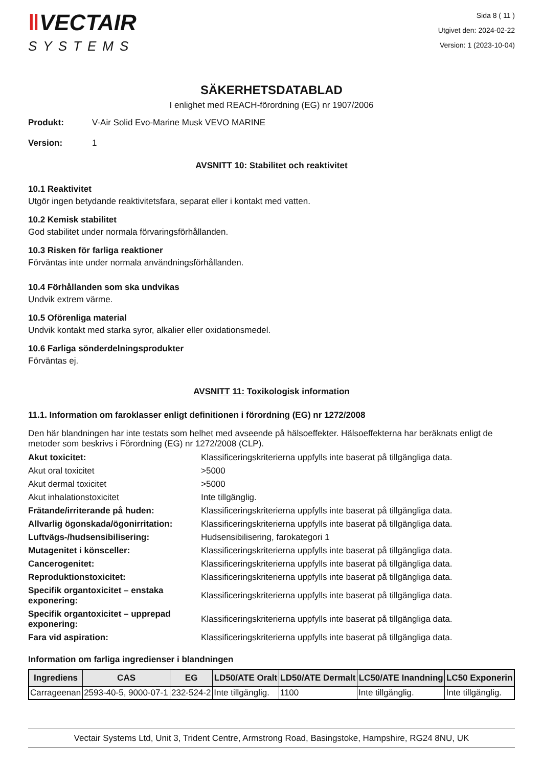‖VECTAIR
SYSTEMS
Sida 8 ( 11 )
Utgivet den: 2024-02-22
Version: 1 (2023-10-04)
SÄKERHETSDATABLAD
I enlighet med REACH-förordning (EG) nr 1907/2006
Produkt: V-Air Solid Evo-Marine Musk VEVO MARINE
Version: 1
AVSNITT 10: Stabilitet och reaktivitet
10.1 Reaktivitet
Utgör ingen betydande reaktivitetsfara, separat eller i kontakt med vatten.
10.2 Kemisk stabilitet
God stabilitet under normala förvaringsförhållanden.
10.3 Risken för farliga reaktioner
Förväntas inte under normala användningsförhållanden.
10.4 Förhållanden som ska undvikas
Undvik extrem värme.
10.5 Oförenliga material
Undvik kontakt med starka syror, alkalier eller oxidationsmedel.
10.6 Farliga sönderdelningsprodukter
Förväntas ej.
AVSNITT 11: Toxikologisk information
11.1. Information om faroklasser enligt definitionen i förordning (EG) nr 1272/2008
Den här blandningen har inte testats som helhet med avseende på hälsoeffekter. Hälsoeffekterna har beräknats enligt de metoder som beskrivs i Förordning (EG) nr 1272/2008 (CLP).
| Akut toxicitet: | Klassificeringskriterierna uppfylls inte baserat på tillgängliga data. |
| Akut oral toxicitet | >5000 |
| Akut dermal toxicitet | >5000 |
| Akut inhalationstoxicitet | Inte tillgänglig. |
| Frätande/irriterande på huden: | Klassificeringskriterierna uppfylls inte baserat på tillgängliga data. |
| Allvarlig ögonskada/ögonirritation: | Klassificeringskriterierna uppfylls inte baserat på tillgängliga data. |
| Luftvägs-/hudsensibilisering: | Hudsensibilisering, farokategori 1 |
| Mutagenitet i könsceller: | Klassificeringskriterierna uppfylls inte baserat på tillgängliga data. |
| Cancerogenitet: | Klassificeringskriterierna uppfylls inte baserat på tillgängliga data. |
| Reproduktionstoxicitet: | Klassificeringskriterierna uppfylls inte baserat på tillgängliga data. |
| Specifik organtoxicitet – enstaka exponering: | Klassificeringskriterierna uppfylls inte baserat på tillgängliga data. |
| Specifik organtoxicitet – upprepad exponering: | Klassificeringskriterierna uppfylls inte baserat på tillgängliga data. |
| Fara vid aspiration: | Klassificeringskriterierna uppfylls inte baserat på tillgängliga data. |
Information om farliga ingredienser i blandningen
| Ingrediens | CAS | EG | LD50/ATE Oralt | LD50/ATE Dermalt | LC50/ATE Inandning | LC50 Exponerin |
| --- | --- | --- | --- | --- | --- | --- |
| Carrageenan | 2593-40-5, 9000-07-1 | 232-524-2 | Inte tillgänglig. | 1100 | Inte tillgänglig. | Inte tillgänglig. |
Vectair Systems Ltd, Unit 3, Trident Centre, Armstrong Road, Basingstoke, Hampshire, RG24 8NU, UK